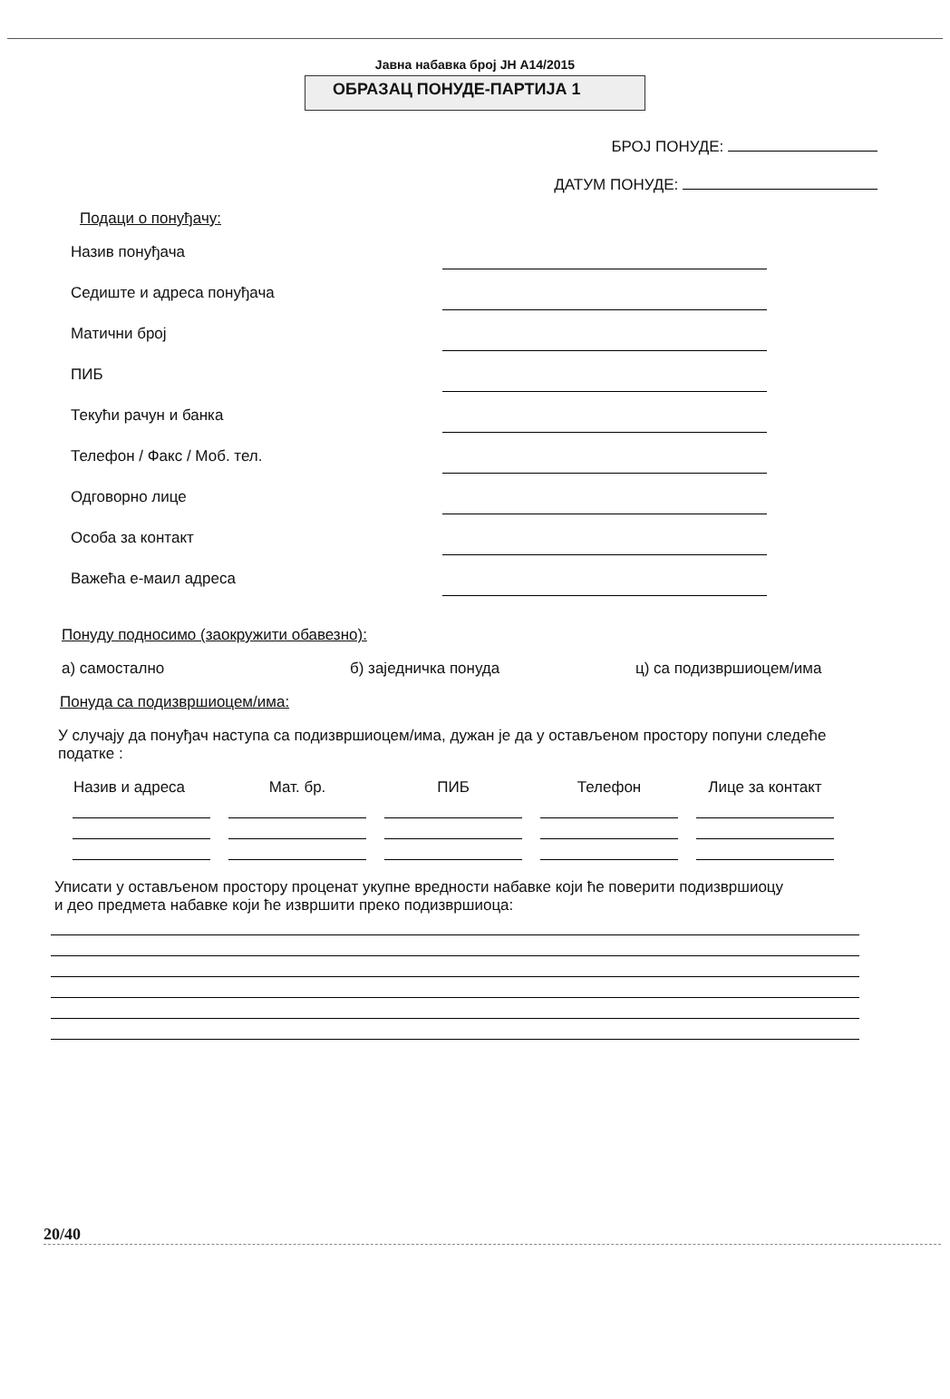Јавна набавка број ЈН А14/2015
ОБРАЗАЦ ПОНУДЕ-ПАРТИЈА 1
БРОЈ ПОНУДЕ:
ДАТУМ ПОНУДЕ:
Подаци о понуђачу:
Назив понуђача
Седиште и адреса понуђача
Матични број
ПИБ
Текући рачун и банка
Телефон / Факс / Моб. тел.
Одговорно лице
Особа за контакт
Важећа е-маил адреса
Понуду подносимо (заокружити обавезно):
а) самостално б) заједничка понуда ц) са подизвршиоцем/има
Понуда са подизвршиоцем/има:
У случају да понуђач наступа са подизвршиоцем/има, дужан је да у остављеном простору попуни следеће податке :
| Назив и адреса | Мат. бр. | ПИБ | Телефон | Лице за контакт |
| --- | --- | --- | --- | --- |
Уписати у остављеном простору проценат укупне вредности набавке који ће поверити подизвршиоцу и део предмета набавке који ће извршити преко подизвршиоца:
20/40